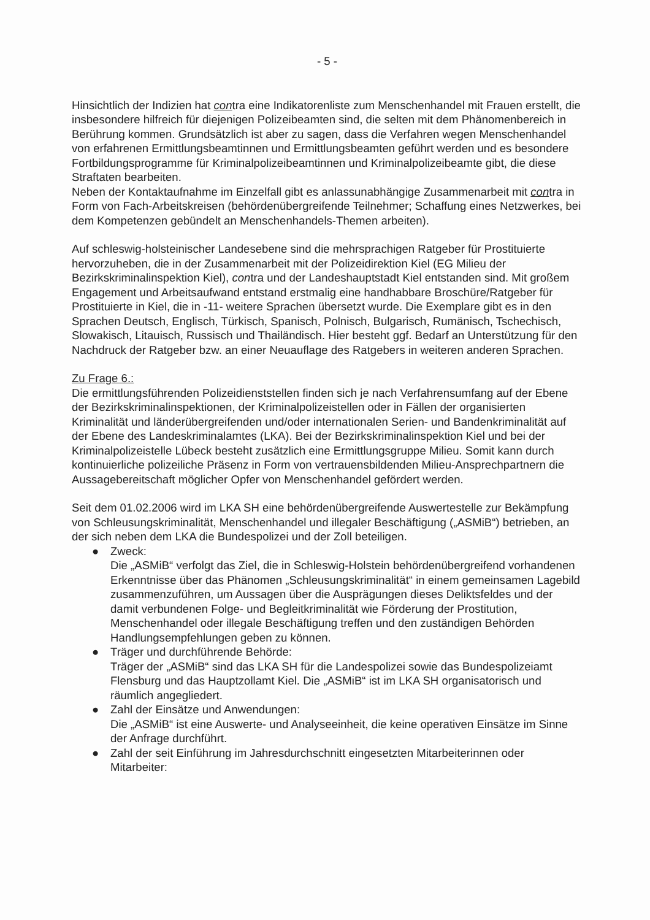- 5 -
Hinsichtlich der Indizien hat contra eine Indikatorenliste zum Menschenhandel mit Frauen erstellt, die insbesondere hilfreich für diejenigen Polizeibeamten sind, die selten mit dem Phänomenbereich in Berührung kommen. Grundsätzlich ist aber zu sagen, dass die Verfahren wegen Menschenhandel von erfahrenen Ermittlungsbeamtinnen und Ermittlungsbeamten geführt werden und es besondere Fortbildungsprogramme für Kriminalpolizeibeamtinnen und Kriminalpolizeibeamte gibt, die diese Straftaten bearbeiten.
Neben der Kontaktaufnahme im Einzelfall gibt es anlassunabhängige Zusammenarbeit mit contra in Form von Fach-Arbeitskreisen (behördenübergreifende Teilnehmer; Schaffung eines Netzwerkes, bei dem Kompetenzen gebündelt an Menschenhandels-Themen arbeiten).
Auf schleswig-holsteinischer Landesebene sind die mehrsprachigen Ratgeber für Prostituierte hervorzuheben, die in der Zusammenarbeit mit der Polizeidirektion Kiel (EG Milieu der Bezirkskriminalinspektion Kiel), contra und der Landeshauptstadt Kiel entstanden sind. Mit großem Engagement und Arbeitsaufwand entstand erstmalig eine handhabbare Broschüre/Ratgeber für Prostituierte in Kiel, die in -11- weitere Sprachen übersetzt wurde. Die Exemplare gibt es in den Sprachen Deutsch, Englisch, Türkisch, Spanisch, Polnisch, Bulgarisch, Rumänisch, Tschechisch, Slowakisch, Litauisch, Russisch und Thailändisch. Hier besteht ggf. Bedarf an Unterstützung für den Nachdruck der Ratgeber bzw. an einer Neuauflage des Ratgebers in weiteren anderen Sprachen.
Zu Frage 6.:
Die ermittlungsführenden Polizeidienststellen finden sich je nach Verfahrensumfang auf der Ebene der Bezirkskriminalinspektionen, der Kriminalpolizeistellen oder in Fällen der organisierten Kriminalität und länderübergreifenden und/oder internationalen Serien- und Bandenkriminalität auf der Ebene des Landeskriminalamtes (LKA). Bei der Bezirkskriminalinspektion Kiel und bei der Kriminalpolizeistelle Lübeck besteht zusätzlich eine Ermittlungsgruppe Milieu. Somit kann durch kontinuierliche polizeiliche Präsenz in Form von vertrauensbildenden Milieu-Ansprechpartnern die Aussagebereitschaft möglicher Opfer von Menschenhandel gefördert werden.
Seit dem 01.02.2006 wird im LKA SH eine behördenübergreifende Auswertestelle zur Bekämpfung von Schleusungskriminalität, Menschenhandel und illegaler Beschäftigung („ASMiB“) betrieben, an der sich neben dem LKA die Bundespolizei und der Zoll beteiligen.
● Zweck:
Die „ASMiB“ verfolgt das Ziel, die in Schleswig-Holstein behördenübergreifend vorhandenen Erkenntnisse über das Phänomen „Schleusungskriminalität“ in einem gemeinsamen Lagebild zusammenzuführen, um Aussagen über die Ausprägungen dieses Deliktsfeldes und der damit verbundenen Folge- und Begleitkriminalität wie Förderung der Prostitution, Menschenhandel oder illegale Beschäftigung treffen und den zuständigen Behörden Handlungsempfehlungen geben zu können.
● Träger und durchführende Behörde:
Träger der „ASMiB“ sind das LKA SH für die Landespolizei sowie das Bundespolizeiamt Flensburg und das Hauptzollamt Kiel. Die „ASMiB“ ist im LKA SH organisatorisch und räumlich angegliedert.
● Zahl der Einsätze und Anwendungen:
Die „ASMiB“ ist eine Auswerte- und Analyseeinheit, die keine operativen Einsätze im Sinne der Anfrage durchführt.
● Zahl der seit Einführung im Jahresdurchschnitt eingesetzten Mitarbeiterinnen oder Mitarbeiter: